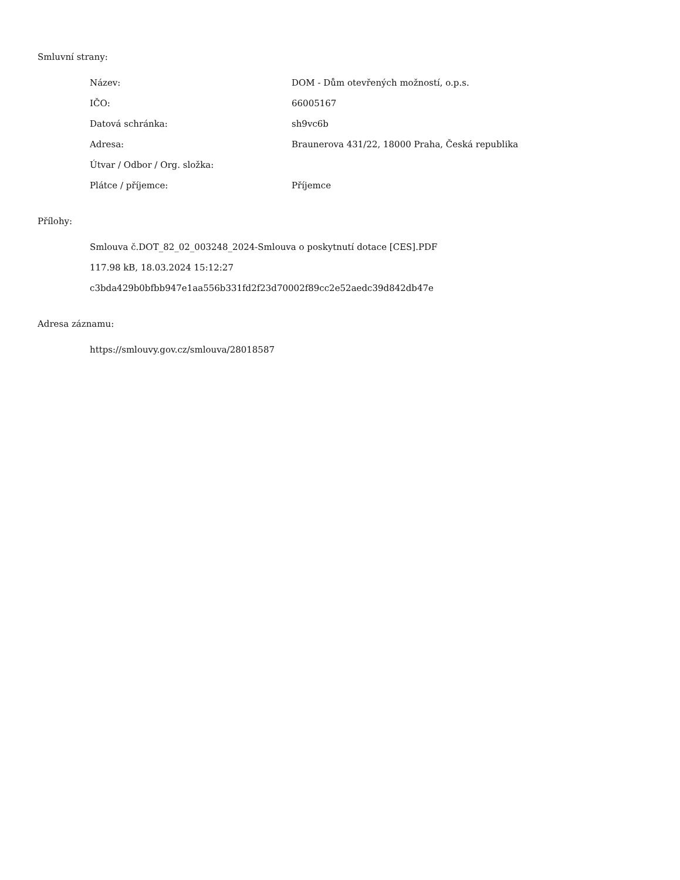Smluvní strany:
| Název: | DOM - Dům otevřených možností, o.p.s. |
| IČO: | 66005167 |
| Datová schránka: | sh9vc6b |
| Adresa: | Braunerova 431/22, 18000 Praha, Česká republika |
| Útvar / Odbor / Org. složka: | |
| Plátce / příjemce: | Příjemce |
Přílohy:
Smlouva č.DOT_82_02_003248_2024-Smlouva o poskytnutí dotace [CES].PDF
117.98 kB, 18.03.2024 15:12:27
c3bda429b0bfbb947e1aa556b331fd2f23d70002f89cc2e52aedc39d842db47e
Adresa záznamu:
https://smlouvy.gov.cz/smlouva/28018587